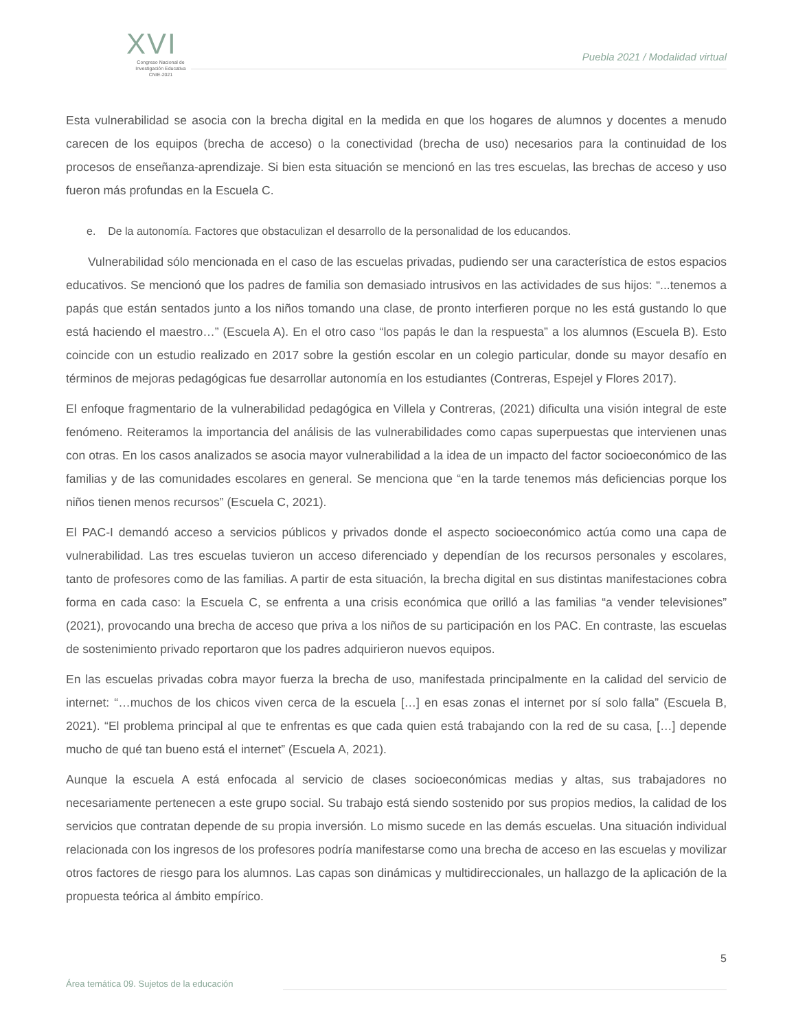XVI
Congreso Nacional de
Investigación Educativa
CNIE-2021
Puebla 2021 / Modalidad virtual
Esta vulnerabilidad se asocia con la brecha digital en la medida en que los hogares de alumnos y docentes a menudo carecen de los equipos (brecha de acceso) o la conectividad (brecha de uso) necesarios para la continuidad de los procesos de enseñanza-aprendizaje. Si bien esta situación se mencionó en las tres escuelas, las brechas de acceso y uso fueron más profundas en la Escuela C.
e. De la autonomía. Factores que obstaculizan el desarrollo de la personalidad de los educandos.
Vulnerabilidad sólo mencionada en el caso de las escuelas privadas, pudiendo ser una característica de estos espacios educativos. Se mencionó que los padres de familia son demasiado intrusivos en las actividades de sus hijos: “...tenemos a papás que están sentados junto a los niños tomando una clase, de pronto interfieren porque no les está gustando lo que está haciendo el maestro…” (Escuela A). En el otro caso “los papás le dan la respuesta” a los alumnos (Escuela B). Esto coincide con un estudio realizado en 2017 sobre la gestión escolar en un colegio particular, donde su mayor desafío en términos de mejoras pedagógicas fue desarrollar autonomía en los estudiantes (Contreras, Espejel y Flores 2017).
El enfoque fragmentario de la vulnerabilidad pedagógica en Villela y Contreras, (2021) dificulta una visión integral de este fenómeno. Reiteramos la importancia del análisis de las vulnerabilidades como capas superpuestas que intervienen unas con otras. En los casos analizados se asocia mayor vulnerabilidad a la idea de un impacto del factor socioeconómico de las familias y de las comunidades escolares en general. Se menciona que “en la tarde tenemos más deficiencias porque los niños tienen menos recursos” (Escuela C, 2021).
El PAC-I demandó acceso a servicios públicos y privados donde el aspecto socioeconómico actúa como una capa de vulnerabilidad. Las tres escuelas tuvieron un acceso diferenciado y dependían de los recursos personales y escolares, tanto de profesores como de las familias. A partir de esta situación, la brecha digital en sus distintas manifestaciones cobra forma en cada caso: la Escuela C, se enfrenta a una crisis económica que orilló a las familias “a vender televisiones” (2021), provocando una brecha de acceso que priva a los niños de su participación en los PAC. En contraste, las escuelas de sostenimiento privado reportaron que los padres adquirieron nuevos equipos.
En las escuelas privadas cobra mayor fuerza la brecha de uso, manifestada principalmente en la calidad del servicio de internet: “…muchos de los chicos viven cerca de la escuela […] en esas zonas el internet por sí solo falla” (Escuela B, 2021). “El problema principal al que te enfrentas es que cada quien está trabajando con la red de su casa, […] depende mucho de qué tan bueno está el internet” (Escuela A, 2021).
Aunque la escuela A está enfocada al servicio de clases socioeconómicas medias y altas, sus trabajadores no necesariamente pertenecen a este grupo social. Su trabajo está siendo sostenido por sus propios medios, la calidad de los servicios que contratan depende de su propia inversión. Lo mismo sucede en las demás escuelas. Una situación individual relacionada con los ingresos de los profesores podría manifestarse como una brecha de acceso en las escuelas y movilizar otros factores de riesgo para los alumnos. Las capas son dinámicas y multidireccionales, un hallazgo de la aplicación de la propuesta teórica al ámbito empírico.
5
Área temática 09. Sujetos de la educación